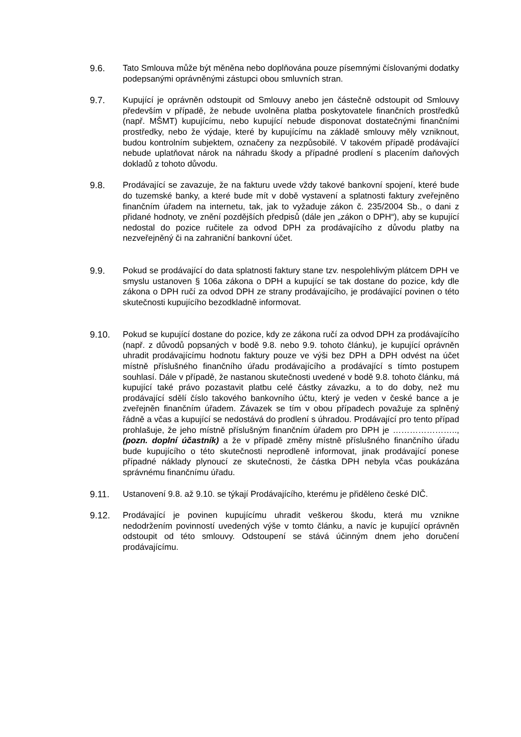9.6. Tato Smlouva může být měněna nebo doplňována pouze písemnými číslovanými dodatky podepsanými oprávněnými zástupci obou smluvních stran.
9.7. Kupující je oprávněn odstoupit od Smlouvy anebo jen částečně odstoupit od Smlouvy především v případě, že nebude uvolněna platba poskytovatele finančních prostředků (např. MŠMT) kupujícímu, nebo kupující nebude disponovat dostatečnými finančními prostředky, nebo že výdaje, které by kupujícímu na základě smlouvy měly vzniknout, budou kontrolním subjektem, označeny za nezpůsobilé. V takovém případě prodávající nebude uplatňovat nárok na náhradu škody a případné prodlení s placením daňových dokladů z tohoto důvodu.
9.8. Prodávající se zavazuje, že na fakturu uvede vždy takové bankovní spojení, které bude do tuzemské banky, a které bude mít v době vystavení a splatnosti faktury zveřejněno finančním úřadem na internetu, tak, jak to vyžaduje zákon č. 235/2004 Sb., o dani z přidané hodnoty, ve znění pozdějších předpisů (dále jen „zákon o DPH“), aby se kupující nedostal do pozice ručitele za odvod DPH za prodávajícího z důvodu platby na nezveřejněný či na zahraniční bankovní účet.
9.9. Pokud se prodávající do data splatnosti faktury stane tzv. nespolehlivým plátcem DPH ve smyslu ustanoven § 106a zákona o DPH a kupující se tak dostane do pozice, kdy dle zákona o DPH ručí za odvod DPH ze strany prodávajícího, je prodávající povinen o této skutečnosti kupujícího bezodkladně informovat.
9.10. Pokud se kupující dostane do pozice, kdy ze zákona ručí za odvod DPH za prodávajícího (např. z důvodů popsaných v bodě 9.8. nebo 9.9. tohoto článku), je kupující oprávněn uhradit prodávajícímu hodnotu faktury pouze ve výši bez DPH a DPH odvést na účet místně příslušného finančního úřadu prodávajícího a prodávající s tímto postupem souhlasí. Dále v případě, že nastanou skutečnosti uvedené v bodě 9.8. tohoto článku, má kupující také právo pozastavit platbu celé částky závazku, a to do doby, než mu prodávající sdělí číslo takového bankovního účtu, který je veden v české bance a je zveřejněn finančním úřadem. Závazek se tím v obou případech považuje za splněný řádně a včas a kupující se nedostává do prodlení s úhradou. Prodávající pro tento případ prohlašuje, že jeho místně příslušným finančním úřadem pro DPH je ………………….., (pozn. doplní účastník) a že v případě změny místně příslušného finančního úřadu bude kupujícího o této skutečnosti neprodleně informovat, jinak prodávající ponese případné náklady plynoucí ze skutečnosti, že částka DPH nebyla včas poukázána správnému finančnímu úřadu.
9.11. Ustanovení 9.8. až 9.10. se týkají Prodávajícího, kterému je přiděleno české DIČ.
9.12. Prodávající je povinen kupujícímu uhradit veškerou škodu, která mu vznikne nedodržením povinností uvedených výše v tomto článku, a navíc je kupující oprávněn odstoupit od této smlouvy. Odstoupení se stává účinným dnem jeho doručení prodávajícímu.